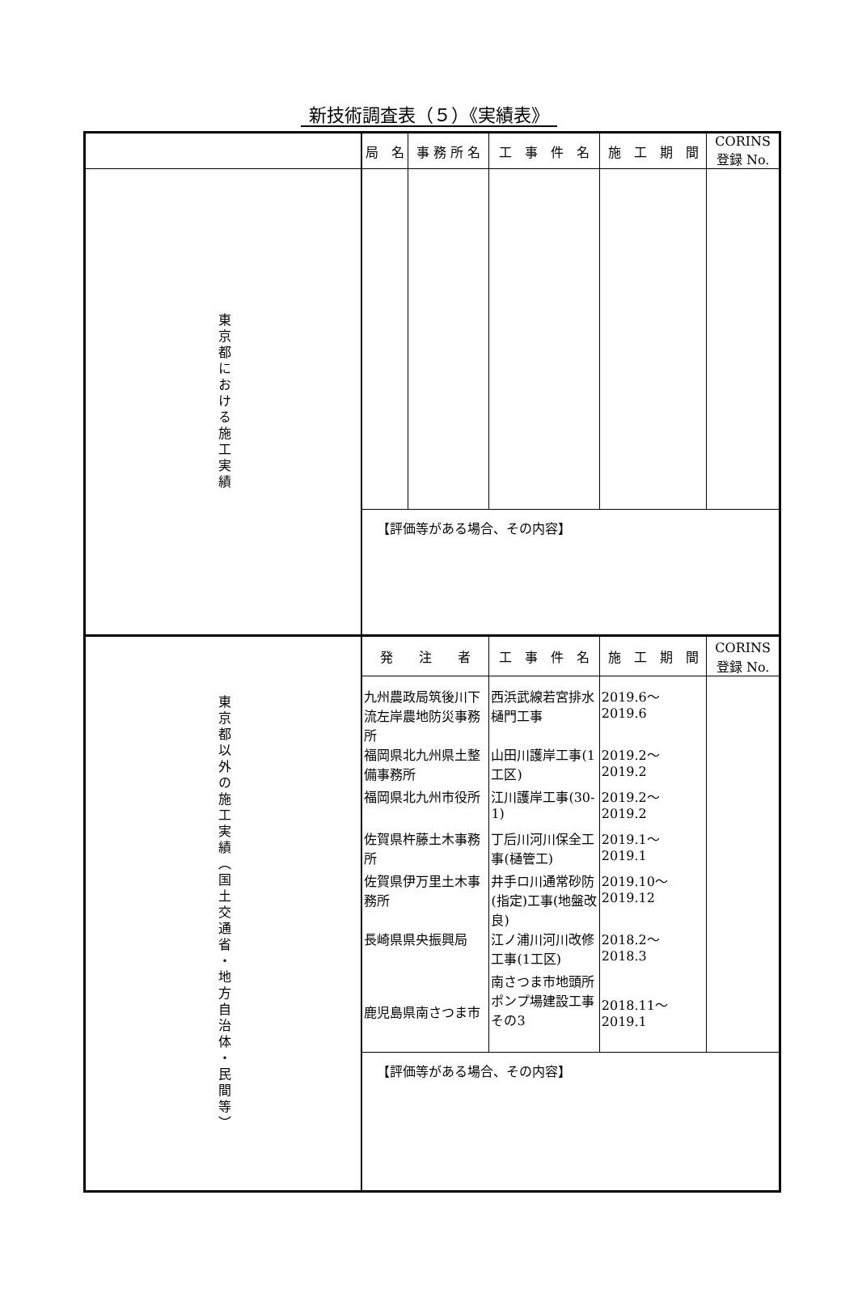新技術調査表（５）《実績表》
| | 局 名 | 事 務 所 名 | 工 事 件 名 | 施 工 期 間 | CORINS 登録 No. |
| 東京都における施工実績 | | | | | |
| | 【評価等がある場合、その内容】 | | | | |
| 東京都以外の施工実績（国土交通省・地方自治体・民間等） | 発 注 者 | | 工 事 件 名 | 施 工 期 間 | CORINS 登録 No. |
| | 九州農政局筑後川下流左岸農地防災事務所 | | 西浜武線若宮排水樋門工事 | 2019.6～2019.6 | |
| | 福岡県北九州県土整備事務所 | | 山田川護岸工事(1工区) | 2019.2～2019.2 | |
| | 福岡県北九州市役所 | | 江川護岸工事(30-1) | 2019.2～2019.2 | |
| | 佐賀県杵藤土木事務所 | | 丁后川河川保全工事(樋管工) | 2019.1～2019.1 | |
| | 佐賀県伊万里土木事務所 | | 井手ロ川通常砂防(指定)工事(地盤改良) | 2019.10～2019.12 | |
| | 長崎県県央振興局 | | 江ノ浦川河川改修工事(1工区) | 2018.2～2018.3 | |
| | 鹿児島県南さつま市 | | 南さつま市地頭所ポンプ場建設工事その3 | 2018.11～2019.1 | |
| | 【評価等がある場合、その内容】 | | | | |